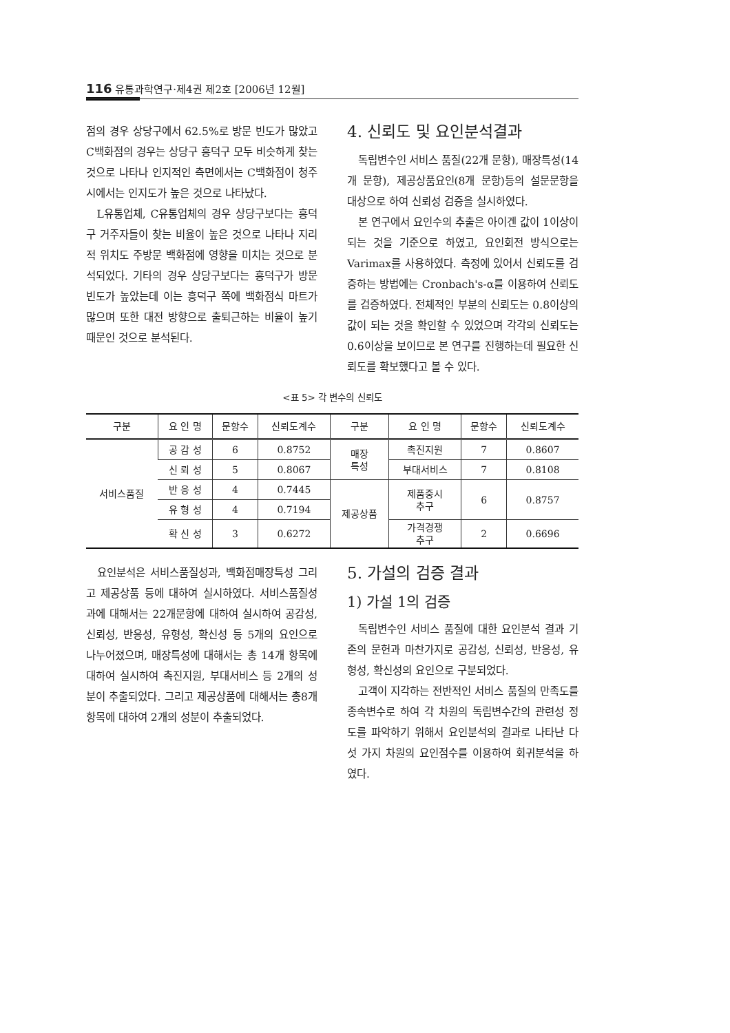116 유통과학연구·제4권 제2호 [2006년 12월]
점의 경우 상당구에서 62.5%로 방문 빈도가 많았고 C백화점의 경우는 상당구 흥덕구 모두 비슷하게 찾는 것으로 나타나 인지적인 측면에서는 C백화점이 청주시에서는 인지도가 높은 것으로 나타났다.
L유통업체, C유통업체의 경우 상당구보다는 흥덕구 거주자들이 찾는 비율이 높은 것으로 나타나 지리적 위치도 주방문 백화점에 영향을 미치는 것으로 분석되었다. 기타의 경우 상당구보다는 흥덕구가 방문빈도가 높았는데 이는 흥덕구 쪽에 백화점식 마트가 많으며 또한 대전 방향으로 출퇴근하는 비율이 높기 때문인 것으로 분석된다.
4. 신뢰도 및 요인분석결과
독립변수인 서비스 품질(22개 문항), 매장특성(14개 문항), 제공상품요인(8개 문항)등의 설문문항을 대상으로 하여 신뢰성 검증을 실시하였다.
본 연구에서 요인수의 추출은 아이겐 값이 1이상이 되는 것을 기준으로 하였고, 요인회전 방식으로는 Varimax를 사용하였다. 측정에 있어서 신뢰도를 검증하는 방법에는 Cronbach's-α를 이용하여 신뢰도를 검증하였다. 전체적인 부분의 신뢰도는 0.8이상의 값이 되는 것을 확인할 수 있었으며 각각의 신뢰도는 0.6이상을 보이므로 본 연구를 진행하는데 필요한 신뢰도를 확보했다고 볼 수 있다.
<표 5> 각 변수의 신뢰도
| 구분 | 요 인 명 | 문항수 | 신뢰도계수 | 구분 | 요 인 명 | 문항수 | 신뢰도계수 |
| --- | --- | --- | --- | --- | --- | --- | --- |
| 서비스품질 | 공 감 성 | 6 | 0.8752 | 매장 특성 | 촉진지원 | 7 | 0.8607 |
| | 신 뢰 성 | 5 | 0.8067 | | 부대서비스 | 7 | 0.8108 |
| | 반 응 성 | 4 | 0.7445 | 제공상품 | 제품중시 추구 | 6 | 0.8757 |
| | 유 형 성 | 4 | 0.7194 | | | | |
| | 확 신 성 | 3 | 0.6272 | | 가격경쟁 추구 | 2 | 0.6696 |
요인분석은 서비스품질성과, 백화점매장특성 그리고 제공상품 등에 대하여 실시하였다. 서비스품질성과에 대해서는 22개문항에 대하여 실시하여 공감성, 신뢰성, 반응성, 유형성, 확신성 등 5개의 요인으로 나누어졌으며, 매장특성에 대해서는 총 14개 항목에 대하여 실시하여 촉진지원, 부대서비스 등 2개의 성분이 추출되었다. 그리고 제공상품에 대해서는 총8개 항목에 대하여 2개의 성분이 추출되었다.
5. 가설의 검증 결과
1) 가설 1의 검증
독립변수인 서비스 품질에 대한 요인분석 결과 기존의 문헌과 마찬가지로 공감성, 신뢰성, 반응성, 유형성, 확신성의 요인으로 구분되었다.
고객이 지각하는 전반적인 서비스 품질의 만족도를 종속변수로 하여 각 차원의 독립변수간의 관련성 정도를 파악하기 위해서 요인분석의 결과로 나타난 다섯 가지 차원의 요인점수를 이용하여 회귀분석을 하였다.